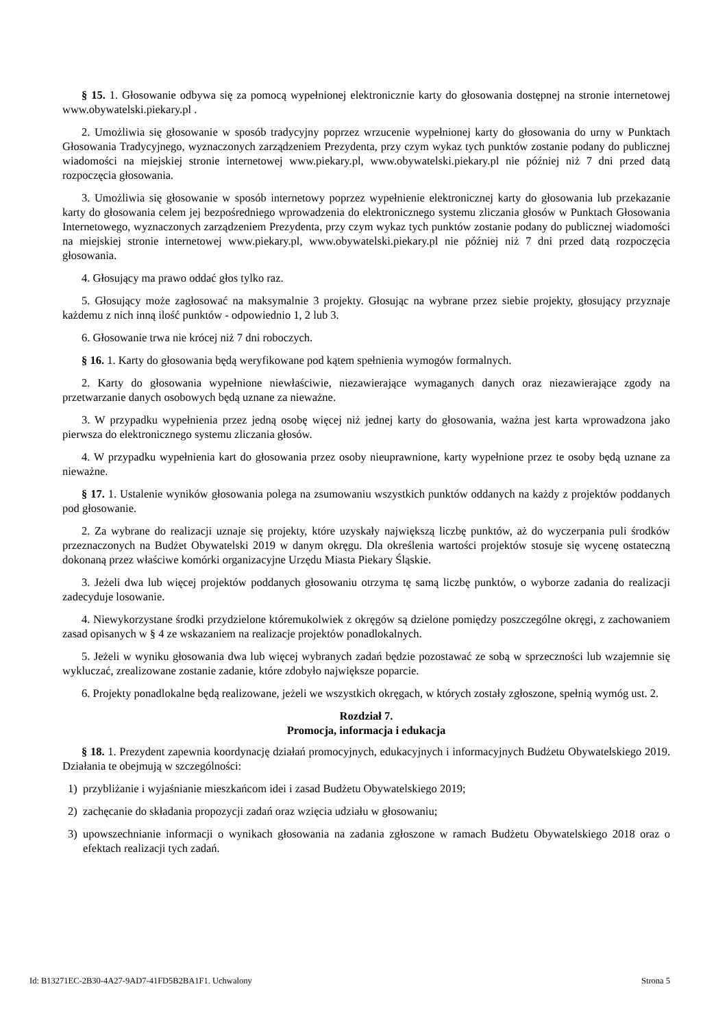§ 15. 1. Głosowanie odbywa się za pomocą wypełnionej elektronicznie karty do głosowania dostępnej na stronie internetowej www.obywatelski.piekary.pl .
2. Umożliwia się głosowanie w sposób tradycyjny poprzez wrzucenie wypełnionej karty do głosowania do urny w Punktach Głosowania Tradycyjnego, wyznaczonych zarządzeniem Prezydenta, przy czym wykaz tych punktów zostanie podany do publicznej wiadomości na miejskiej stronie internetowej www.piekary.pl, www.obywatelski.piekary.pl nie później niż 7 dni przed datą rozpoczęcia głosowania.
3. Umożliwia się głosowanie w sposób internetowy poprzez wypełnienie elektronicznej karty do głosowania lub przekazanie karty do głosowania celem jej bezpośredniego wprowadzenia do elektronicznego systemu zliczania głosów w Punktach Głosowania Internetowego, wyznaczonych zarządzeniem Prezydenta, przy czym wykaz tych punktów zostanie podany do publicznej wiadomości na miejskiej stronie internetowej www.piekary.pl, www.obywatelski.piekary.pl nie później niż 7 dni przed datą rozpoczęcia głosowania.
4. Głosujący ma prawo oddać głos tylko raz.
5. Głosujący może zagłosować na maksymalnie 3 projekty. Głosując na wybrane przez siebie projekty, głosujący przyznaje każdemu z nich inną ilość punktów - odpowiednio 1, 2 lub 3.
6. Głosowanie trwa nie krócej niż 7 dni roboczych.
§ 16. 1. Karty do głosowania będą weryfikowane pod kątem spełnienia wymogów formalnych.
2. Karty do głosowania wypełnione niewłaściwie, niezawierające wymaganych danych oraz niezawierające zgody na przetwarzanie danych osobowych będą uznane za nieważne.
3. W przypadku wypełnienia przez jedną osobę więcej niż jednej karty do głosowania, ważna jest karta wprowadzona jako pierwsza do elektronicznego systemu zliczania głosów.
4. W przypadku wypełnienia kart do głosowania przez osoby nieuprawnione, karty wypełnione przez te osoby będą uznane za nieważne.
§ 17. 1. Ustalenie wyników głosowania polega na zsumowaniu wszystkich punktów oddanych na każdy z projektów poddanych pod głosowanie.
2. Za wybrane do realizacji uznaje się projekty, które uzyskały największą liczbę punktów, aż do wyczerpania puli środków przeznaczonych na Budżet Obywatelski 2019 w danym okręgu. Dla określenia wartości projektów stosuje się wycenę ostateczną dokonaną przez właściwe komórki organizacyjne Urzędu Miasta Piekary Śląskie.
3. Jeżeli dwa lub więcej projektów poddanych głosowaniu otrzyma tę samą liczbę punktów, o wyborze zadania do realizacji zadecyduje losowanie.
4. Niewykorzystane środki przydzielone któremukolwiek z okręgów są dzielone pomiędzy poszczególne okręgi, z zachowaniem zasad opisanych w § 4 ze wskazaniem na realizacje projektów ponadlokalnych.
5. Jeżeli w wyniku głosowania dwa lub więcej wybranych zadań będzie pozostawać ze sobą w sprzeczności lub wzajemnie się wykluczać, zrealizowane zostanie zadanie, które zdobyło największe poparcie.
6. Projekty ponadlokalne będą realizowane, jeżeli we wszystkich okręgach, w których zostały zgłoszone, spełnią wymóg ust. 2.
Rozdział 7.
Promocja, informacja i edukacja
§ 18. 1. Prezydent zapewnia koordynację działań promocyjnych, edukacyjnych i informacyjnych Budżetu Obywatelskiego 2019. Działania te obejmują w szczególności:
1) przybliżanie i wyjaśnianie mieszkańcom idei i zasad Budżetu Obywatelskiego 2019;
2) zachęcanie do składania propozycji zadań oraz wzięcia udziału w głosowaniu;
3) upowszechnianie informacji o wynikach głosowania na zadania zgłoszone w ramach Budżetu Obywatelskiego 2018 oraz o efektach realizacji tych zadań.
Id: B13271EC-2B30-4A27-9AD7-41FD5B2BA1F1. Uchwalony Strona 5